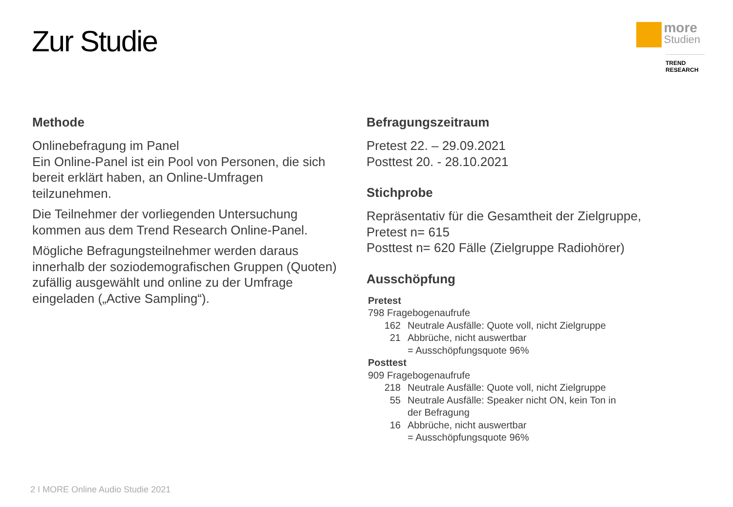Zur Studie
more Studien
TREND RESEARCH
Methode
Onlinebefragung im Panel
Ein Online-Panel ist ein Pool von Personen, die sich bereit erklärt haben, an Online-Umfragen teilzunehmen.
Die Teilnehmer der vorliegenden Untersuchung kommen aus dem Trend Research Online-Panel.
Mögliche Befragungsteilnehmer werden daraus innerhalb der soziodemografischen Gruppen (Quoten) zufällig ausgewählt und online zu der Umfrage eingeladen („Active Sampling“).
Befragungszeitraum
Pretest 22. – 29.09.2021
Posttest 20. - 28.10.2021
Stichprobe
Repräsentativ für die Gesamtheit der Zielgruppe, Pretest n= 615
Posttest n= 620 Fälle (Zielgruppe Radiohörer)
Ausschöpfung
Pretest
798 Fragebogenaufrufe
162 Neutrale Ausfälle: Quote voll, nicht Zielgruppe
21 Abbrüche, nicht auswertbar
= Ausschöpfungsquote 96%
Posttest
909 Fragebogenaufrufe
218 Neutrale Ausfälle: Quote voll, nicht Zielgruppe
55 Neutrale Ausfälle: Speaker nicht ON, kein Ton in der Befragung
16 Abbrüche, nicht auswertbar
= Ausschöpfungsquote 96%
2 I MORE Online Audio Studie 2021